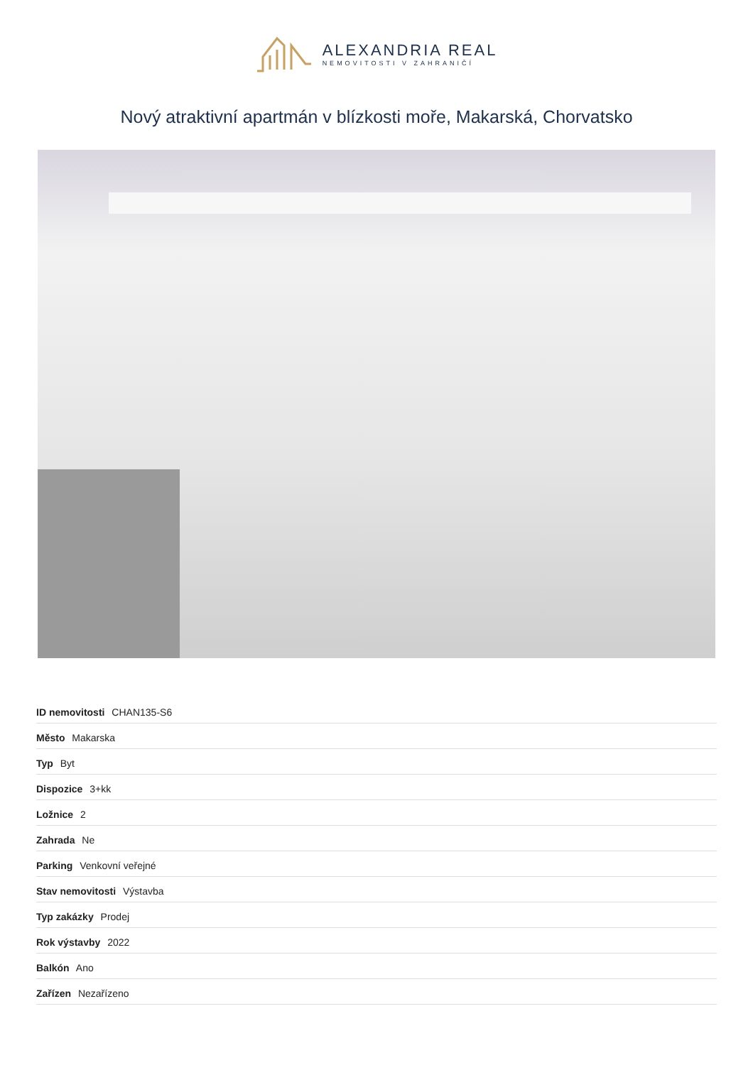ALEXANDRIA REAL
NEMOVITOSTI V ZAHRANIČÍ
Nový atraktivní apartmán v blízkosti moře, Makarská, Chorvatsko
| ID nemovitosti CHAN135-S6 |
| Město Makarska |
| Typ Byt |
| Dispozice 3+kk |
| Ložnice 2 |
| Zahrada Ne |
| Parking Venkovní veřejné |
| Stav nemovitosti Výstavba |
| Typ zakázky Prodej |
| Rok výstavby 2022 |
| Balkón Ano |
| Zařízen Nezařízeno |